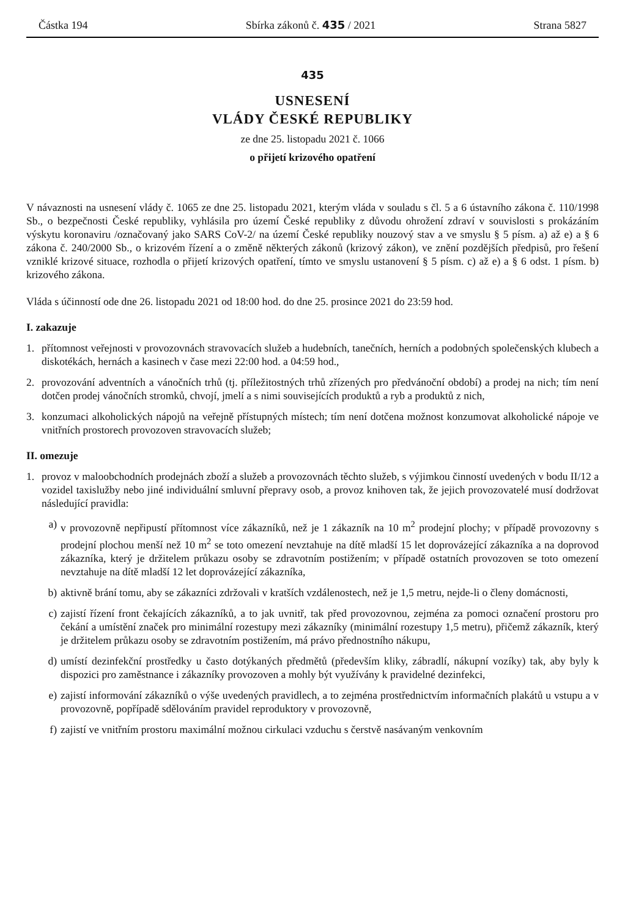Částka 194 Sbírka zákonů č. 435 / 2021 Strana 5827
435
USNESENÍ
VLÁDY ČESKÉ REPUBLIKY
ze dne 25. listopadu 2021 č. 1066
o přijetí krizového opatření
V návaznosti na usnesení vlády č. 1065 ze dne 25. listopadu 2021, kterým vláda v souladu s čl. 5 a 6 ústavního zákona č. 110/1998 Sb., o bezpečnosti České republiky, vyhlásila pro území České republiky z důvodu ohrožení zdraví v souvislosti s prokázáním výskytu koronaviru /označovaný jako SARS CoV-2/ na území České republiky nouzový stav a ve smyslu § 5 písm. a) až e) a § 6 zákona č. 240/2000 Sb., o krizovém řízení a o změně některých zákonů (krizový zákon), ve znění pozdějších předpisů, pro řešení vzniklé krizové situace, rozhodla o přijetí krizových opatření, tímto ve smyslu ustanovení § 5 písm. c) až e) a § 6 odst. 1 písm. b) krizového zákona.
Vláda s účinností ode dne 26. listopadu 2021 od 18:00 hod. do dne 25. prosince 2021 do 23:59 hod.
I. zakazuje
1. přítomnost veřejnosti v provozovnách stravovacích služeb a hudebních, tanečních, herních a podobných společenských klubech a diskotékách, hernách a kasinech v čase mezi 22:00 hod. a 04:59 hod.,
2. provozování adventních a vánočních trhů (tj. příležitostných trhů zřízených pro předvánoční období) a prodej na nich; tím není dotčen prodej vánočních stromků, chvojí, jmelí a s nimi souvisejících produktů a ryb a produktů z nich,
3. konzumaci alkoholických nápojů na veřejně přístupných místech; tím není dotčena možnost konzumovat alkoholické nápoje ve vnitřních prostorech provozoven stravovacích služeb;
II. omezuje
1. provoz v maloobchodních prodejnách zboží a služeb a provozovnách těchto služeb, s výjimkou činností uvedených v bodu II/12 a vozidel taxislužby nebo jiné individuální smluvní přepravy osob, a provoz knihoven tak, že jejich provozovatelé musí dodržovat následující pravidla:
a) v provozovně nepřipustí přítomnost více zákazníků, než je 1 zákazník na 10 m<sup>2</sup> prodejní plochy; v případě provozovny s prodejní plochou menší než 10 m<sup>2</sup> se toto omezení nevztahuje na dítě mladší 15 let doprovázející zákazníka a na doprovod zákazníka, který je držitelem průkazu osoby se zdravotním postižením; v případě ostatních provozoven se toto omezení nevztahuje na dítě mladší 12 let doprovázející zákazníka,
b) aktivně brání tomu, aby se zákazníci zdržovali v kratších vzdálenostech, než je 1,5 metru, nejde-li o členy domácnosti,
c) zajistí řízení front čekajících zákazníků, a to jak uvnitř, tak před provozovnou, zejména za pomoci označení prostoru pro čekání a umístění značek pro minimální rozestupy mezi zákazníky (minimální rozestupy 1,5 metru), přičemž zákazník, který je držitelem průkazu osoby se zdravotním postižením, má právo přednostního nákupu,
d) umístí dezinfekční prostředky u často dotýkaných předmětů (především kliky, zábradlí, nákupní vozíky) tak, aby byly k dispozici pro zaměstnance i zákazníky provozoven a mohly být využívány k pravidelné dezinfekci,
e) zajistí informování zákazníků o výše uvedených pravidlech, a to zejména prostřednictvím informačních plakátů u vstupu a v provozovně, popřípadě sdělováním pravidel reproduktory v provozovně,
f) zajistí ve vnitřním prostoru maximální možnou cirkulaci vzduchu s čerstvě nasávaným venkovním